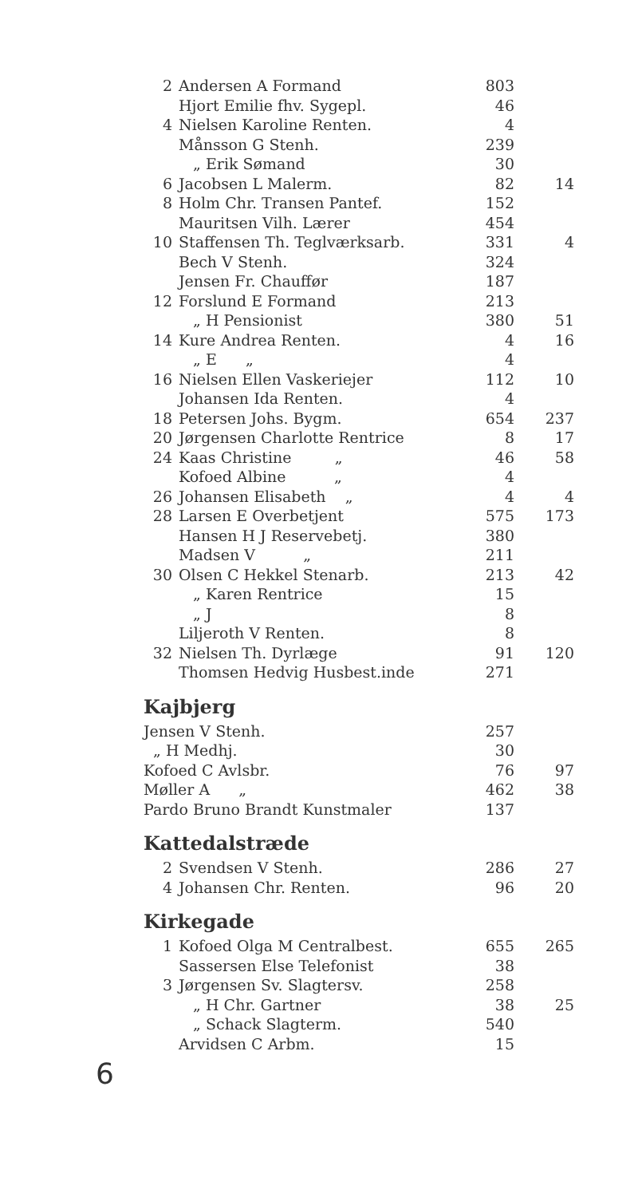| 2 | Andersen A Formand | 803 | |
| | Hjort Emilie fhv. Sygepl. | 46 | |
| 4 | Nielsen Karoline Renten. | 4 | |
| | Månsson G Stenh. | 239 | |
| | „ Erik Sømand | 30 | |
| 6 | Jacobsen L Malerm. | 82 | 14 |
| 8 | Holm Chr. Transen Pantef. | 152 | |
| | Mauritsen Vilh. Lærer | 454 | |
| 10 | Staffensen Th. Teglværksarb. | 331 | 4 |
| | Bech V Stenh. | 324 | |
| | Jensen Fr. Chauffør | 187 | |
| 12 | Forslund E Formand | 213 | |
| | „ H Pensionist | 380 | 51 |
| 14 | Kure Andrea Renten. | 4 | 16 |
| | „ E „ | 4 | |
| 16 | Nielsen Ellen Vaskeriejer | 112 | 10 |
| | Johansen Ida Renten. | 4 | |
| 18 | Petersen Johs. Bygm. | 654 | 237 |
| 20 | Jørgensen Charlotte Rentrice | 8 | 17 |
| 24 | Kaas Christine „ | 46 | 58 |
| | Kofoed Albine „ | 4 | |
| 26 | Johansen Elisabeth „ | 4 | 4 |
| 28 | Larsen E Overbetjent | 575 | 173 |
| | Hansen H J Reservebetj. | 380 | |
| | Madsen V „ | 211 | |
| 30 | Olsen C Hekkel Stenarb. | 213 | 42 |
| | „ Karen Rentrice | 15 | |
| | „ J | 8 | |
| | Liljeroth V Renten. | 8 | |
| 32 | Nielsen Th. Dyrlæge | 91 | 120 |
| | Thomsen Hedvig Husbest.inde | 271 | |
Kajbjerg
| Jensen V Stenh. | 257 | |
| „ H Medhj. | 30 | |
| Kofoed C Avlsbr. | 76 | 97 |
| Møller A „ | 462 | 38 |
| Pardo Bruno Brandt Kunstmaler | 137 | |
Kattedalstræde
| 2 | Svendsen V Stenh. | 286 | 27 |
| 4 | Johansen Chr. Renten. | 96 | 20 |
Kirkegade
| 1 | Kofoed Olga M Centralbest. | 655 | 265 |
| | Sassersen Else Telefonist | 38 | |
| 3 | Jørgensen Sv. Slagtersv. | 258 | |
| | „ H Chr. Gartner | 38 | 25 |
| | „ Schack Slagterm. | 540 | |
| | Arvidsen C Arbm. | 15 | |
6